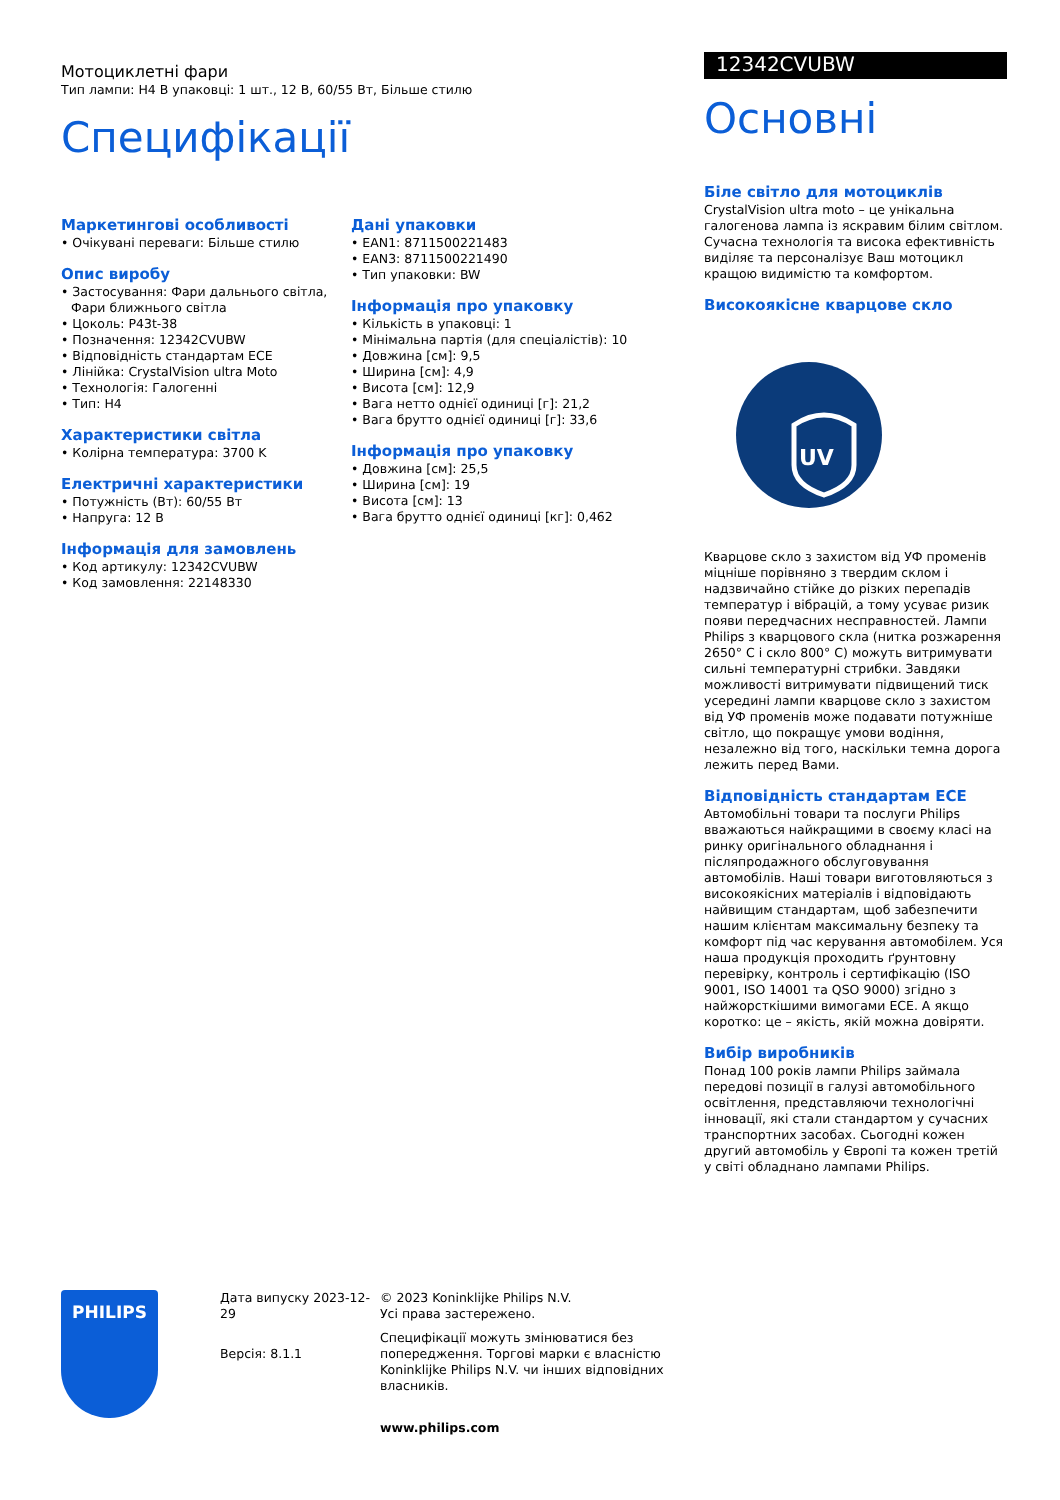Мотоциклетні фари
Тип лампи: H4 В упаковці: 1 шт., 12 В, 60/55 Вт, Більше стилю
Специфікації
Маркетингові особливості
• Очікувані переваги: Більше стилю
Опис виробу
• Застосування: Фари дальнього світла, Фари ближнього світла
• Цоколь: P43t-38
• Позначення: 12342CVUBW
• Відповідність стандартам ECE
• Лінійка: CrystalVision ultra Moto
• Технологія: Галогенні
• Тип: H4
Характеристики світла
• Колірна температура: 3700 K
Електричні характеристики
• Потужність (Вт): 60/55 Вт
• Напруга: 12 В
Інформація для замовлень
• Код артикулу: 12342CVUBW
• Код замовлення: 22148330
Дані упаковки
• EAN1: 8711500221483
• EAN3: 8711500221490
• Тип упаковки: BW
Інформація про упаковку
• Кількість в упаковці: 1
• Мінімальна партія (для спеціалістів): 10
• Довжина [см]: 9,5
• Ширина [см]: 4,9
• Висота [см]: 12,9
• Вага нетто однієї одиниці [г]: 21,2
• Вага брутто однієї одиниці [г]: 33,6
Інформація про упаковку
• Довжина [см]: 25,5
• Ширина [см]: 19
• Висота [см]: 13
• Вага брутто однієї одиниці [кг]: 0,462
12342CVUBW
Основні
Біле світло для мотоциклів
CrystalVision ultra moto – це унікальна галогенова лампа із яскравим білим світлом. Сучасна технологія та висока ефективність виділяє та персоналізує Ваш мотоцикл кращою видимістю та комфортом.
Високоякісне кварцове скло
UV
Кварцове скло з захистом від УФ променів міцніше порівняно з твердим склом і надзвичайно стійке до різких перепадів температур і вібрацій, а тому усуває ризик появи передчасних несправностей. Лампи Philips з кварцового скла (нитка розжарення 2650° C і скло 800° C) можуть витримувати сильні температурні стрибки. Завдяки можливості витримувати підвищений тиск усередині лампи кварцове скло з захистом від УФ променів може подавати потужніше світло, що покращує умови водіння, незалежно від того, наскільки темна дорога лежить перед Вами.
Відповідність стандартам ECE
Автомобільні товари та послуги Philips вважаються найкращими в своєму класі на ринку оригінального обладнання і післяпродажного обслуговування автомобілів. Наші товари виготовляються з високоякісних матеріалів і відповідають найвищим стандартам, щоб забезпечити нашим клієнтам максимальну безпеку та комфорт під час керування автомобілем. Уся наша продукція проходить ґрунтовну перевірку, контроль і сертифікацію (ISO 9001, ISO 14001 та QSO 9000) згідно з найжорсткішими вимогами ECE. А якщо коротко: це – якість, якій можна довіряти.
Вибір виробників
Понад 100 років лампи Philips займала передові позиції в галузі автомобільного освітлення, представляючи технологічні інновації, які стали стандартом у сучасних транспортних засобах. Сьогодні кожен другий автомобіль у Європі та кожен третій у світі обладнано лампами Philips.
PHILIPS
Дата випуску 2023-12-29
Версія: 8.1.1
© 2023 Koninklijke Philips N.V.
Усі права застережено.
Специфікації можуть змінюватися без попередження. Торгові марки є власністю Koninklijke Philips N.V. чи інших відповідних власників.
www.philips.com